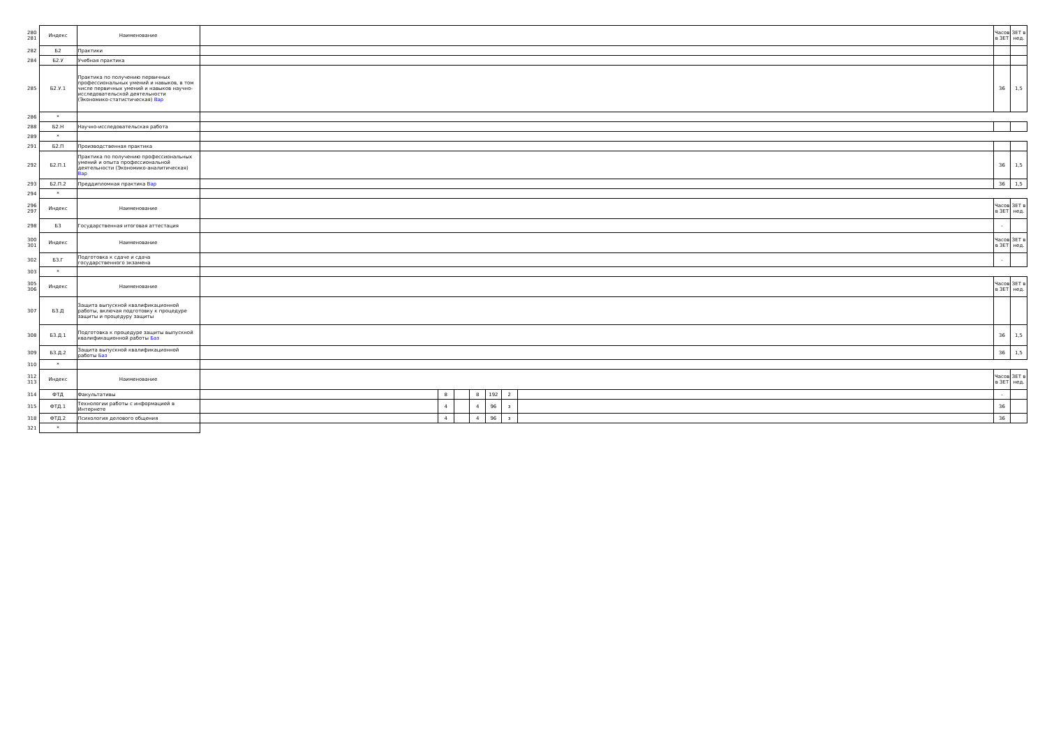| 280 281 | Индекс | Наименование | | | | | | | | Часов в ЗЕТ | ЗЕТ в нед. |
| 282 | Б2 | Практики | | | | | | | | | |
| 284 | Б2.У | Учебная практика | | | | | | | | | |
| 285 | Б2.У.1 | Практика по получению первичных профессиональных умений и навыков, в том числе первичных умений и навыков научно-исследовательской деятельности (Экономико-статистическая) Вар | | | | | | | | 36 | 1,5 |
| 286 | * | | | | | | | | | | |
| 288 | Б2.Н | Научно-исследовательская работа | | | | | | | | | |
| 289 | * | | | | | | | | | | |
| 291 | Б2.П | Производственная практика | | | | | | | | | |
| 292 | Б2.П.1 | Практика по получению профессиональных умений и опыта профессиональной деятельности (Экономико-аналитическая) Вар | | | | | | | | 36 | 1,5 |
| 293 | Б2.П.2 | Преддипломная практика Вар | | | | | | | | 36 | 1,5 |
| 294 | * | | | | | | | | | | |
| 296 297 | Индекс | Наименование | | | | | | | | Часов в ЗЕТ | ЗЕТ в нед. |
| 298 | Б3 | Государственная итоговая аттестация | | | | | | | | - | |
| 300 301 | Индекс | Наименование | | | | | | | | Часов в ЗЕТ | ЗЕТ в нед. |
| 302 | Б3.Г | Подготовка к сдаче и сдача государственного экзамена | | | | | | | | - | |
| 303 | * | | | | | | | | | | |
| 305 306 | Индекс | Наименование | | | | | | | | Часов в ЗЕТ | ЗЕТ в нед. |
| 307 | Б3.Д | Защита выпускной квалификационной работы, включая подготовку к процедуре защиты и процедуру защиты | | | | | | | | | |
| 308 | Б3.Д.1 | Подготовка к процедуре защиты выпускной квалификационной работы Баз | | | | | | | | 36 | 1,5 |
| 309 | Б3.Д.2 | Защита выпускной квалификационной работы Баз | | | | | | | | 36 | 1,5 |
| 310 | * | | | | | | | | | | |
| 312 313 | Индекс | Наименование | | | | | | | | Часов в ЗЕТ | ЗЕТ в нед. |
| 314 | ФТД | Факультативы | | 8 | | 8 | 192 | 2 | | - | |
| 315 | ФТД.1 | Технологии работы с информацией в Интернете | | 4 | | 4 | 96 | з | | 36 | |
| 318 | ФТД.2 | Психология делового общения | | 4 | | 4 | 96 | з | | 36 | |
| 321 | * | | | | | | | | | | |